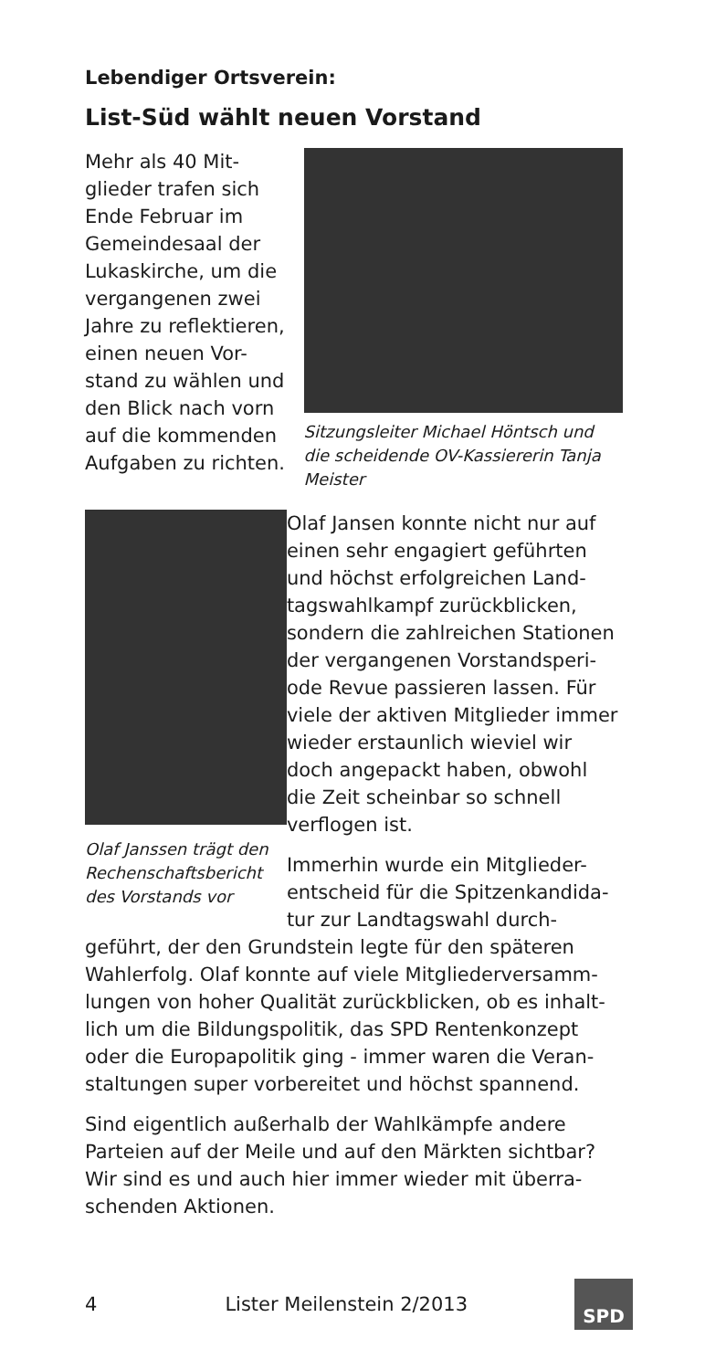Lebendiger Ortsverein:
List-Süd wählt neuen Vorstand
Mehr als 40 Mit-
glieder trafen sich
Ende Februar im
Gemeindesaal der
Lukaskirche, um die
vergangenen zwei
Jahre zu reflektieren,
einen neuen Vor-
stand zu wählen und
den Blick nach vorn
auf die kommenden
Aufgaben zu richten.
Sitzungsleiter Michael Höntsch und die scheidende OV-Kassiererin Tanja Meister
Olaf Janssen trägt den Rechenschaftsbericht des Vorstands vor
Olaf Jansen konnte nicht nur auf einen sehr engagiert geführten und höchst erfolgreichen Land-tagswahlkampf zurückblicken, sondern die zahlreichen Stationen der vergangenen Vorstandsperi-ode Revue passieren lassen. Für viele der aktiven Mitglieder immer wieder erstaunlich wieviel wir doch angepackt haben, obwohl die Zeit scheinbar so schnell verflogen ist.
Immerhin wurde ein Mitglieder-entscheid für die Spitzenkandida-tur zur Landtagswahl durch-
geführt, der den Grundstein legte für den späteren Wahlerfolg. Olaf konnte auf viele Mitgliederversamm-lungen von hoher Qualität zurückblicken, ob es inhalt-lich um die Bildungspolitik, das SPD Rentenkonzept oder die Europapolitik ging - immer waren die Veran-staltungen super vorbereitet und höchst spannend.
Sind eigentlich außerhalb der Wahlkämpfe andere Parteien auf der Meile und auf den Märkten sichtbar? Wir sind es und auch hier immer wieder mit überra-schenden Aktionen.
4 Lister Meilenstein 2/2013
SPD